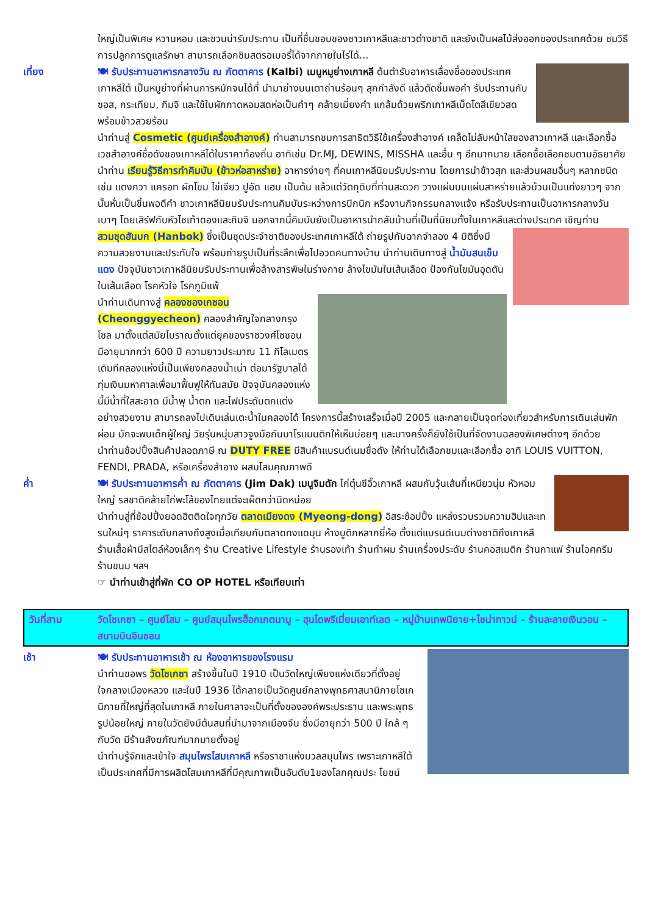ใหญ่เป็นพิเศษ หวานหอม และชวนน่ารับประทาน เป็นที่ชื่นชอบของชาวเกาหลีและชาวต่างชาติ และยังเป็นผลไม้ส่งออกของประเทศด้วย ชมวิธีการปลูกการดูแลรักษา สามารถเลือกชิมสตรอเบอรี่ได้จากภายในไร่ได้...
เที่ยง 🍽 รับประทานอาหารกลางวัน ณ ภัตตาคาร (Kalbi) เมนูหมูย่างเกาหลี ต้นตำรับอาหารเลื่องชื่อของประเทศเกาหลีใต้ เป็นหมูย่างที่ผ่านการหมักจนได้ที่ นำมาย่างบนเตาถ่านร้อนๆ สุกกำลังดี แล้วตัดชิ้นพอคำ รับประทานกับซอส, กระเทียม, กิมจิ และใช้ใบผักกาดหอมสดห่อเป็นคำๆ คล้ายเมี่ยงคำ แกล้มด้วยพริกเกาหลีเม็ดโตสีเขียวสด พร้อมข้าวสวยร้อน
นำท่านสู่ Cosmetic (ศูนย์เครื่องสำอางค์) ท่านสามารถชมการสาธิตวิธีใช้เครื่องสำอางค์ เคล็ดไม่ลับหน้าใสของสาวเกาหลี และเลือกซื้อเวชสำอางค์ชื่อดังของเกาหลีได้ในราคาท้องถิ่น อาทิเช่น Dr.MJ, DEWINS, MISSHA และอื่น ๆ อีกมากมาย เลือกซื้อเลือกชมตามอัธยาศัย
นำท่าน เรียนรู้วิธีการทำคิมบับ (ข้าวห่อสาหร่าย) อาหารง่ายๆ ที่คนเกาหลีนิยมรับประทาน โดยการนำข้าวสุก และส่วนผสมอื่นๆ หลากชนิด เช่น แตงกวา แครอท ผักโขม ไข่เจียว ปูอัด แฮม เป็นต้น แล้วแต่วัตถุดิบที่ท่านสะดวก วางแผ่นบนแผ่นสาหร่ายแล้วม้วนเป็นแท่งยาวๆ จากนั้นหั่นเป็นชิ้นพอดีคำ ชาวเกาหลีนิยมรับประทานคิมบับระหว่างการปิกนิก หรืองานกิจกรรมกลางแจ้ง หรือรับประทานเป็นอาหารกลางวันเบาๆ โดยเสิร์ฟกับหัวไชเท้าดองและกิมจิ นอกจากนี้คิมบับยังเป็นอาหารนำกลับบ้านที่เป็นที่นิยมทั้งในเกาหลีและต่างประเทศ เชิญท่าน
สวมชุดฮันบก (Hanbok) ซึ่งเป็นชุดประจำชาติของประเทศเกาหลีใต้ ถ่ายรูปกับฉากจำลอง 4 มิติซึ่งมีความสวยงามและประทับใจ พร้อมถ่ายรูปเป็นที่ระลึกเพื่อไปอวดคนทางบ้าน นำท่านเดินทางสู่ น้ำมันสนเข็มแดง ปัจจุบันชาวเกาหลีนิยมรับประทานเพื่อล้างสารพิษในร่างกาย ล้างไขมันในเส้นเลือด ป้องกันไขมันอุดตันในเส้นเลือด โรคหัวใจ โรคภูมิแพ้
นำท่านเดินทางสู่ คลองชองเกชอน (Cheonggyecheon) คลองสำคัญใจกลางกรุงโซล มาตั้งแต่สมัยโบราณตั้งแต่ยุคของราชวงศ์โชซอน มีอายุมากกว่า 600 ปี ความยาวประมาณ 11 กิโลเมตร เดิมทีคลองแห่งนี้เป็นเพียงคลองน้ำเน่า ต่อมารัฐบาลได้ทุ่มเงินมหาศาลเพื่อมาฟื้นฟูให้ทันสมัย ปัจจุบันคลองแห่งนี้มีน้ำที่ใสสะอาด มีน้ำพุ น้ำตก และไฟประดับตกแต่งอย่างสวยงาม สามารถลงไปเดินเล่นเตะน้ำในคลองได้ โครงการนี้สร้างเสร็จเมื่อปี 2005 และกลายเป็นจุดท่องเที่ยวสำหรับการเดินเล่นพักผ่อน มักจะพบเด็กผู้ใหญ่ วัยรุ่นหนุ่มสาวจูงมือกันมาโรแมนติกให้เห็นบ่อยๆ และบางครั้งก็ยังใช้เป็นที่จัดงานฉลองพิเศษต่างๆ อีกด้วย
นำท่านช้อปปิ้งสินค้าปลอดภาษี ณ DUTY FREE มีสินค้าแบรนด์เนมชื่อดัง ให้ท่านได้เลือกชมและเลือกซื้อ อาทิ LOUIS VUITTON, FENDI, PRADA, หรือเครื่องสำอาง ผสมโสมคุณภาพดี
ค่ำ 🍽 รับประทานอาหารค่ำ ณ ภัตตาคาร (Jim Dak) เมนูจิมดัก ไก่ตุ๋นซีอิ๊วเกาหลี ผสมกับวุ้นเส้นที่เหนียวนุ่ม หัวหอมใหญ่ รสชาติคล้ายไก่พะโล้ของไทยแต่จะเผ็ดกว่านิดหน่อย
นำท่านสู่ที่ช้อปปิ้งยอดฮิตติดใจทุกวัย ตลาดเมียงดง (Myeong-dong) อิสระช้อปปิ้ง แหล่งรวบรวมความฮิปและเทรนใหม่ๆ ราคาระดับกลางถึงสูงเมื่อเทียบกับตลาดทงแดมุน ห้างบูติกหลากยี่ห้อ ตั้งแต่แบรนด์เนมต่างชาติถึงเกาหลี ร้านเสื้อผ้ามีสไตล์ห้องเล็กๆ ร้าน Creative Lifestyle ร้านรองเท้า ร้านทำผม ร้านเครื่องประดับ ร้านคอสเมติก ร้านกาแฟ ร้านไอศครีม ร้านขนม ฯลฯ
☞ นำท่านเข้าสู่ที่พัก CO OP HOTEL หรือเทียบเท่า
วันที่สาม วัดโชเกซา – ศูนย์โสม – ศูนย์สมุนไพรฮ็อกเกตนามู – ฮุนไดพรีเมี่ยมเอาท์เลต – หมู่บ้านเทพนิยาย+ไชน่าทาวน์ – ร้านละลายเงินวอน – สนามบินอินชอน
เช้า 🍽 รับประทานอาหารเช้า ณ ห้องอาหารของโรงแรม
นำท่านขอพร วัดโชเกซา สร้างขึ้นในปี 1910 เป็นวัดใหญ่เพียงแห่งเดียวที่ตั้งอยู่ใจกลางเมืองหลวง และในปี 1936 ได้กลายเป็นวัดศูนย์กลางพุทธศาสนานิกายโชเก นิกายที่ใหญ่ที่สุดในเกาหลี ภายในศาลาจะเป็นที่ตั้งขององค์พระประธาน และพระพุทธรูปน้อยใหญ่ ภายในวัดยังมีต้นสนที่นำมาจากเมืองจีน ซึ่งมีอายุกว่า 500 ปี ใกล้ ๆ กับวัด มีร้านสังฆภัณฑ์มากมายตั้งอยู่
นำท่านรู้จักและเข้าใจ สมุนไพรโสมเกาหลี หรือราชาแห่งมวลสมุนไพร เพราะเกาหลีใต้เป็นประเทศที่มีการผลิตโสมเกาหลีที่มีคุณภาพเป็นอันดับ1ของโลกคุณประ โยชน์